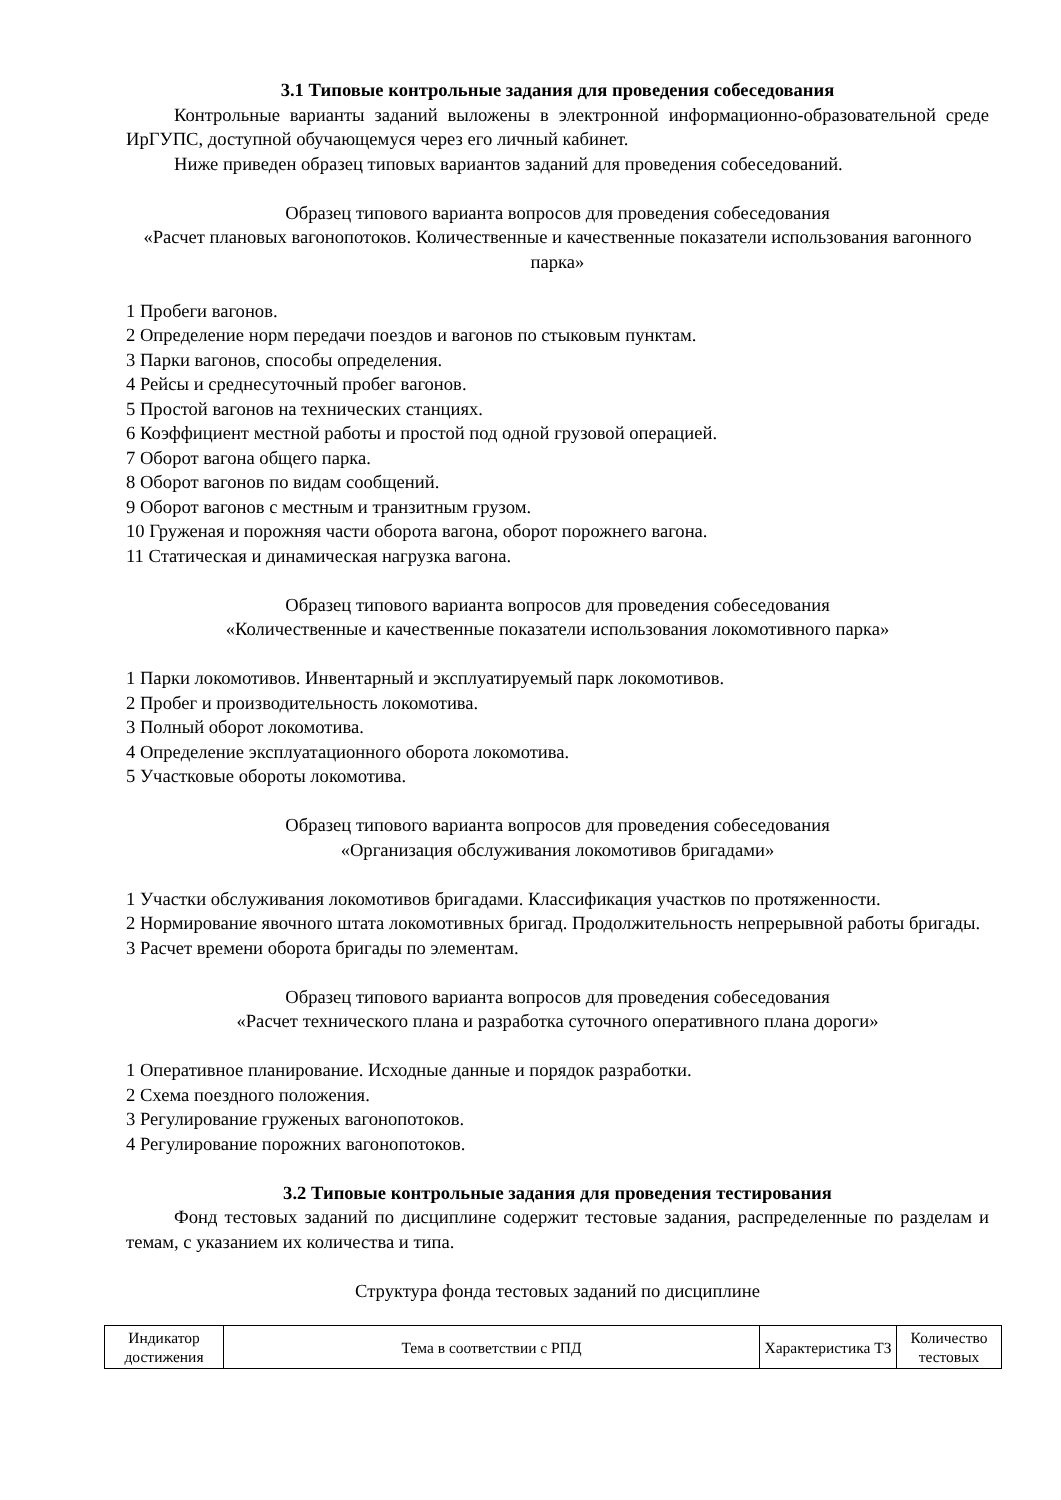3.1 Типовые контрольные задания для проведения собеседования
Контрольные варианты заданий выложены в электронной информационно-образовательной среде ИрГУПС, доступной обучающемуся через его личный кабинет.
Ниже приведен образец типовых вариантов заданий для проведения собеседований.
Образец типового варианта вопросов для проведения собеседования
«Расчет плановых вагонопотоков. Количественные и качественные показатели использования вагонного парка»
1 Пробеги вагонов.
2 Определение норм передачи поездов и вагонов по стыковым пунктам.
3 Парки вагонов, способы определения.
4 Рейсы и среднесуточный пробег вагонов.
5 Простой вагонов на технических станциях.
6 Коэффициент местной работы и простой под одной грузовой операцией.
7 Оборот вагона общего парка.
8 Оборот вагонов по видам сообщений.
9 Оборот вагонов с местным и транзитным грузом.
10 Груженая и порожняя части оборота вагона, оборот порожнего вагона.
11 Статическая и динамическая нагрузка вагона.
Образец типового варианта вопросов для проведения собеседования
«Количественные и качественные показатели использования локомотивного парка»
1 Парки локомотивов. Инвентарный и эксплуатируемый парк локомотивов.
2 Пробег и производительность локомотива.
3 Полный оборот локомотива.
4 Определение эксплуатационного оборота локомотива.
5 Участковые обороты локомотива.
Образец типового варианта вопросов для проведения собеседования
«Организация обслуживания локомотивов бригадами»
1 Участки обслуживания локомотивов бригадами. Классификация участков по протяженности.
2 Нормирование явочного штата локомотивных бригад. Продолжительность непрерывной работы бригады.
3 Расчет времени оборота бригады по элементам.
Образец типового варианта вопросов для проведения собеседования
«Расчет технического плана и разработка суточного оперативного плана дороги»
1 Оперативное планирование. Исходные данные и порядок разработки.
2 Схема поездного положения.
3 Регулирование груженых вагонопотоков.
4 Регулирование порожних вагонопотоков.
3.2 Типовые контрольные задания для проведения тестирования
Фонд тестовых заданий по дисциплине содержит тестовые задания, распределенные по разделам и темам, с указанием их количества и типа.
Структура фонда тестовых заданий по дисциплине
| Индикатор достижения | Тема в соответствии с РПД | Характеристика ТЗ | Количество тестовых |
| --- | --- | --- | --- |